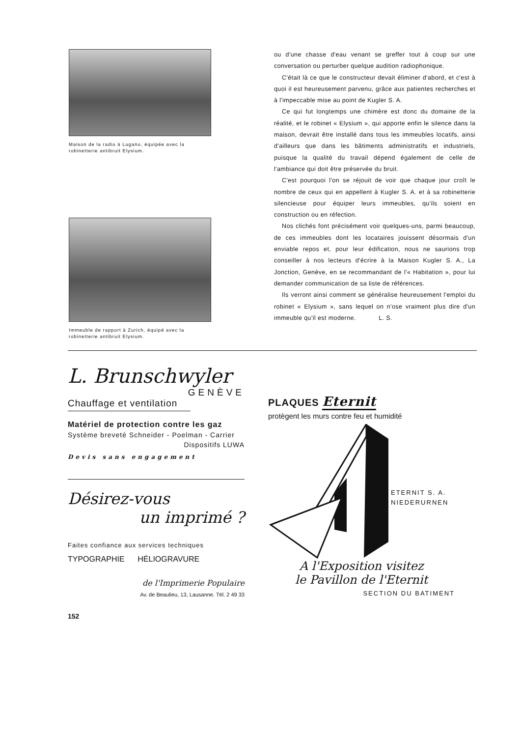Maison de la radio à Lugano, équipée avec la robinetterie antibruit Elysium.
Immeuble de rapport à Zurich, équipé avec la robinetterie antibruit Elysium.
ou d'une chasse d'eau venant se greffer tout à coup sur une conversation ou perturber quelque audition radiophonique.
C'était là ce que le constructeur devait éliminer d'abord, et c'est à quoi il est heureusement parvenu, grâce aux patientes recherches et à l'impeccable mise au point de Kugler S. A.
Ce qui fut longtemps une chimère est donc du domaine de la réalité, et le robinet « Elysium », qui apporte enfin le silence dans la maison, devrait être installé dans tous les immeubles locatifs, ainsi d'ailleurs que dans les bâtiments administratifs et industriels, puisque la qualité du travail dépend également de celle de l'ambiance qui doit être préservée du bruit.
C'est pourquoi l'on se réjouit de voir que chaque jour croît le nombre de ceux qui en appellent à Kugler S. A. et à sa robinetterie silencieuse pour équiper leurs immeubles, qu'ils soient en construction ou en réfection.
Nos clichés font précisément voir quelques-uns, parmi beaucoup, de ces immeubles dont les locataires jouissent désormais d'un enviable repos et, pour leur édification, nous ne saurions trop conseiller à nos lecteurs d'écrire à la Maison Kugler S. A., La Jonction, Genève, en se recommandant de l'« Habitation », pour lui demander communication de sa liste de références.
Ils verront ainsi comment se généralise heureusement l'emploi du robinet « Elysium », sans lequel on n'ose vraiment plus dire d'un immeuble qu'il est moderne. L. S.
L. Brunschwyler
GENÈVE
Chauffage et ventilation
Matériel de protection contre les gaz
Système breveté Schneider - Poelman - Carrier
Dispositifs LUWA
Devis sans engagement
Désirez-vous
un imprimé ?
Faites confiance aux services techniques
TYPOGRAPHIE HÉLIOGRAVURE
de l'Imprimerie Populaire
Av. de Beaulieu, 13, Lausanne. Tél. 2 49 33
152
PLAQUES Eternit
protègent les murs contre feu et humidité
ETERNIT S. A.
NIEDERURNEN
A l'Exposition visitez
le Pavillon de l'Eternit
SECTION DU BATIMENT